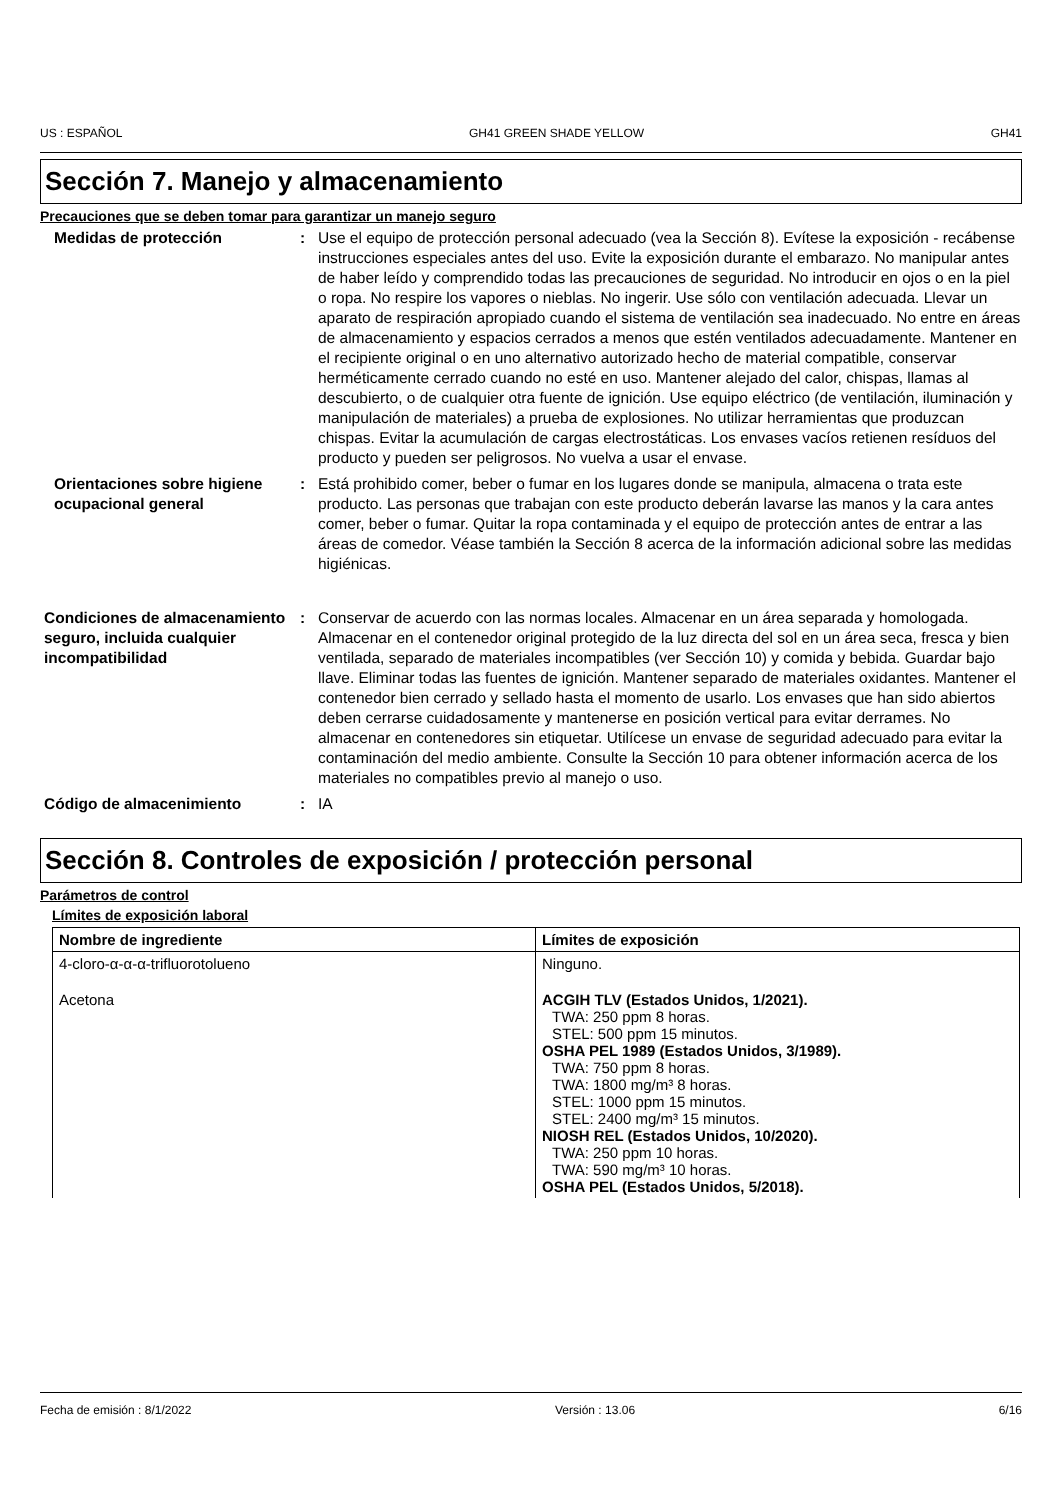US : ESPAÑOL GH41 GREEN SHADE YELLOW GH41
Sección 7. Manejo y almacenamiento
Precauciones que se deben tomar para garantizar un manejo seguro
Medidas de protección : Use el equipo de protección personal adecuado (vea la Sección 8). Evítese la exposición - recábense instrucciones especiales antes del uso. Evite la exposición durante el embarazo. No manipular antes de haber leído y comprendido todas las precauciones de seguridad. No introducir en ojos o en la piel o ropa. No respire los vapores o nieblas. No ingerir. Use sólo con ventilación adecuada. Llevar un aparato de respiración apropiado cuando el sistema de ventilación sea inadecuado. No entre en áreas de almacenamiento y espacios cerrados a menos que estén ventilados adecuadamente. Mantener en el recipiente original o en uno alternativo autorizado hecho de material compatible, conservar herméticamente cerrado cuando no esté en uso. Mantener alejado del calor, chispas, llamas al descubierto, o de cualquier otra fuente de ignición. Use equipo eléctrico (de ventilación, iluminación y manipulación de materiales) a prueba de explosiones. No utilizar herramientas que produzcan chispas. Evitar la acumulación de cargas electrostáticas. Los envases vacíos retienen resíduos del producto y pueden ser peligrosos. No vuelva a usar el envase.
Orientaciones sobre higiene ocupacional general
: Está prohibido comer, beber o fumar en los lugares donde se manipula, almacena o trata este producto. Las personas que trabajan con este producto deberán lavarse las manos y la cara antes comer, beber o fumar. Quitar la ropa contaminada y el equipo de protección antes de entrar a las áreas de comedor. Véase también la Sección 8 acerca de la información adicional sobre las medidas higiénicas.
Condiciones de almacenamiento seguro, incluida cualquier incompatibilidad
: Conservar de acuerdo con las normas locales. Almacenar en un área separada y homologada. Almacenar en el contenedor original protegido de la luz directa del sol en un área seca, fresca y bien ventilada, separado de materiales incompatibles (ver Sección 10) y comida y bebida. Guardar bajo llave. Eliminar todas las fuentes de ignición. Mantener separado de materiales oxidantes. Mantener el contenedor bien cerrado y sellado hasta el momento de usarlo. Los envases que han sido abiertos deben cerrarse cuidadosamente y mantenerse en posición vertical para evitar derrames. No almacenar en contenedores sin etiquetar. Utilícese un envase de seguridad adecuado para evitar la contaminación del medio ambiente. Consulte la Sección 10 para obtener información acerca de los materiales no compatibles previo al manejo o uso.
Código de almacenimiento : IA
Sección 8. Controles de exposición / protección personal
Parámetros de control
Límites de exposición laboral
| Nombre de ingrediente | Límites de exposición |
| --- | --- |
| 4-cloro-α-α-α-trifluorotolueno | Ninguno. |
| Acetona | ACGIH TLV (Estados Unidos, 1/2021). TWA: 250 ppm 8 horas. STEL: 500 ppm 15 minutos. OSHA PEL 1989 (Estados Unidos, 3/1989). TWA: 750 ppm 8 horas. TWA: 1800 mg/m³ 8 horas. STEL: 1000 ppm 15 minutos. STEL: 2400 mg/m³ 15 minutos. NIOSH REL (Estados Unidos, 10/2020). TWA: 250 ppm 10 horas. TWA: 590 mg/m³ 10 horas. OSHA PEL (Estados Unidos, 5/2018). |
Fecha de emisión : 8/1/2022 Versión : 13.06 6/16